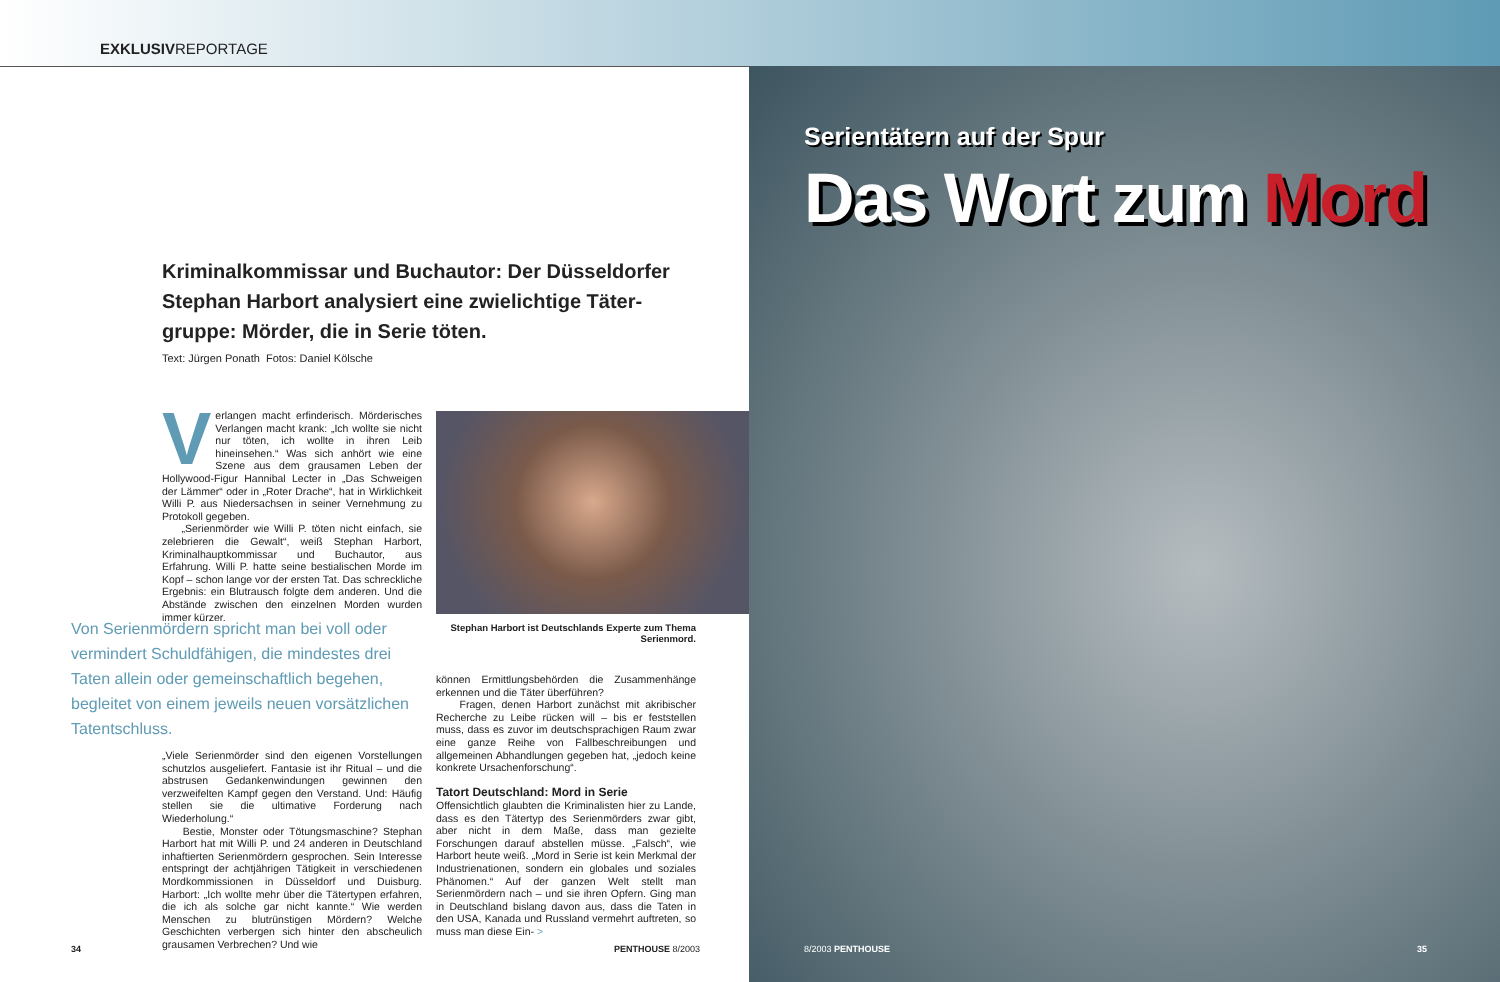EXKLUSIVREPORTAGE
Kriminalkommissar und Buchautor: Der Düsseldorfer Stephan Harbort analysiert eine zwielichtige Täter-gruppe: Mörder, die in Serie töten.
Text: Jürgen Ponath Fotos: Daniel Kölsche
Verlangen macht erfinderisch. Mörderisches Verlangen macht krank: „Ich wollte sie nicht nur töten, ich wollte in ihren Leib hineinsehen.“ Was sich anhört wie eine Szene aus dem grausamen Leben der Hollywood-Figur Hannibal Lecter in „Das Schweigen der Lämmer“ oder in „Roter Drache“, hat in Wirklichkeit Willi P. aus Niedersachsen in seiner Vernehmung zu Protokoll gegeben.
„Serienmörder wie Willi P. töten nicht einfach, sie zelebrieren die Gewalt“, weiß Stephan Harbort, Kriminalhauptkommissar und Buchautor, aus Erfahrung. Willi P. hatte seine bestialischen Morde im Kopf – schon lange vor der ersten Tat. Das schreckliche Ergebnis: ein Blutrausch folgte dem anderen. Und die Abstände zwischen den einzelnen Morden wurden immer kürzer.
Von Serienmördern spricht man bei voll oder vermindert Schuldfähigen, die mindestes drei Taten allein oder gemeinschaftlich begehen, begleitet von einem jeweils neuen vorsätzlichen Tatentschluss.
„Viele Serienmörder sind den eigenen Vorstellungen schutzlos ausgeliefert. Fantasie ist ihr Ritual – und die abstrusen Gedankenwindungen gewinnen den verzweifelten Kampf gegen den Verstand. Und: Häufig stellen sie die ultimative Forderung nach Wiederholung.“
Bestie, Monster oder Tötungsmaschine? Stephan Harbort hat mit Willi P. und 24 anderen in Deutschland inhaftierten Serienmördern gesprochen. Sein Interesse entspringt der achtjährigen Tätigkeit in verschiedenen Mordkommissionen in Düsseldorf und Duisburg. Harbort: „Ich wollte mehr über die Tätertypen erfahren, die ich als solche gar nicht kannte.“ Wie werden Menschen zu blutrünstigen Mördern? Welche Geschichten verbergen sich hinter den abscheulich grausamen Verbrechen? Und wie
Stephan Harbort ist Deutschlands Experte zum Thema Serienmord.
können Ermittlungsbehörden die Zusammenhänge erkennen und die Täter überführen?
Fragen, denen Harbort zunächst mit akribischer Recherche zu Leibe rücken will – bis er feststellen muss, dass es zuvor im deutschsprachigen Raum zwar eine ganze Reihe von Fallbeschreibungen und allgemeinen Abhandlungen gegeben hat, „jedoch keine konkrete Ursachenforschung“.
Tatort Deutschland: Mord in Serie
Offensichtlich glaubten die Kriminalisten hier zu Lande, dass es den Tätertyp des Serienmörders zwar gibt, aber nicht in dem Maße, dass man gezielte Forschungen darauf abstellen müsse. „Falsch“, wie Harbort heute weiß. „Mord in Serie ist kein Merkmal der Industrienationen, sondern ein globales und soziales Phänomen.“ Auf der ganzen Welt stellt man Serienmördern nach – und sie ihren Opfern. Ging man in Deutschland bislang davon aus, dass die Taten in den USA, Kanada und Russland vermehrt auftreten, so muss man diese Ein- >
34 PENTHOUSE 8/2003
Serientätern auf der Spur
Das Wort zum Mord
8/2003 PENTHOUSE 35